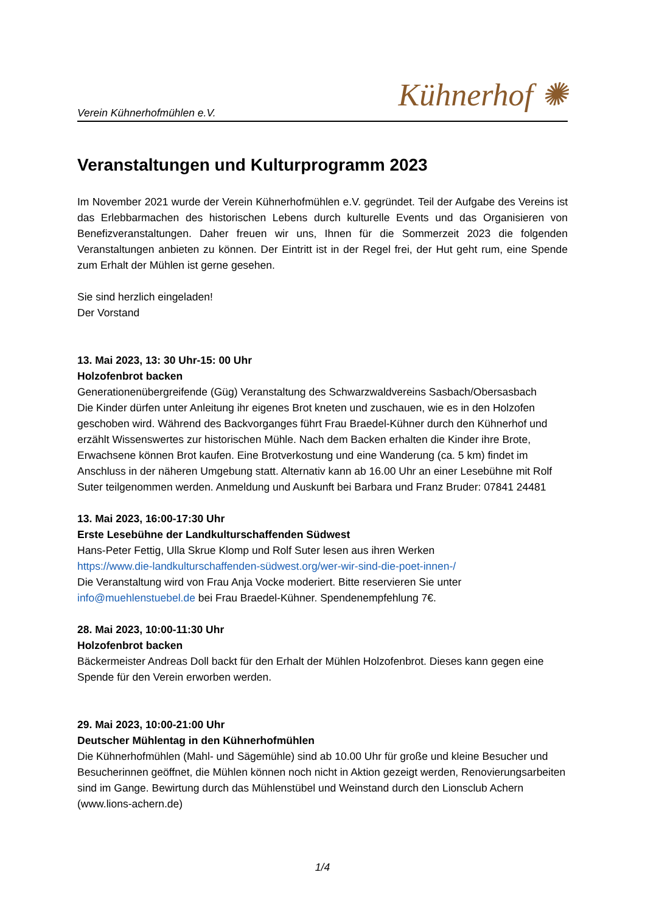Verein Kühnerhofmühlen e.V. Kühnerhof ✺
Veranstaltungen und Kulturprogramm 2023
Im November 2021 wurde der Verein Kühnerhofmühlen e.V. gegründet. Teil der Aufgabe des Vereins ist das Erlebbarmachen des historischen Lebens durch kulturelle Events und das Organisieren von Benefizveranstaltungen. Daher freuen wir uns, Ihnen für die Sommerzeit 2023 die folgenden Veranstaltungen anbieten zu können. Der Eintritt ist in der Regel frei, der Hut geht rum, eine Spende zum Erhalt der Mühlen ist gerne gesehen.
Sie sind herzlich eingeladen!
Der Vorstand
13. Mai 2023, 13: 30 Uhr-15: 00 Uhr
Holzofenbrot backen
Generationenübergreifende (Güg) Veranstaltung des Schwarzwaldvereins Sasbach/Obersasbach
Die Kinder dürfen unter Anleitung ihr eigenes Brot kneten und zuschauen, wie es in den Holzofen geschoben wird. Während des Backvorganges führt Frau Braedel-Kühner durch den Kühnerhof und erzählt Wissenswertes zur historischen Mühle. Nach dem Backen erhalten die Kinder ihre Brote, Erwachsene können Brot kaufen. Eine Brotverkostung und eine Wanderung (ca. 5 km) findet im Anschluss in der näheren Umgebung statt. Alternativ kann ab 16.00 Uhr an einer Lesebühne mit Rolf Suter teilgenommen werden. Anmeldung und Auskunft bei Barbara und Franz Bruder: 07841 24481
13. Mai 2023, 16:00-17:30 Uhr
Erste Lesebühne der Landkulturschaffenden Südwest
Hans-Peter Fettig, Ulla Skrue Klomp und Rolf Suter lesen aus ihren Werken
https://www.die-landkulturschaffenden-südwest.org/wer-wir-sind-die-poet-innen-/
Die Veranstaltung wird von Frau Anja Vocke moderiert. Bitte reservieren Sie unter info@muehlenstuebel.de bei Frau Braedel-Kühner. Spendenempfehlung 7€.
28. Mai 2023, 10:00-11:30 Uhr
Holzofenbrot backen
Bäckermeister Andreas Doll backt für den Erhalt der Mühlen Holzofenbrot. Dieses kann gegen eine Spende für den Verein erworben werden.
29. Mai 2023, 10:00-21:00 Uhr
Deutscher Mühlentag in den Kühnerhofmühlen
Die Kühnerhofmühlen (Mahl- und Sägemühle) sind ab 10.00 Uhr für große und kleine Besucher und Besucherinnen geöffnet, die Mühlen können noch nicht in Aktion gezeigt werden, Renovierungsarbeiten sind im Gange. Bewirtung durch das Mühlenstübel und Weinstand durch den Lionsclub Achern (www.lions-achern.de)
1/4